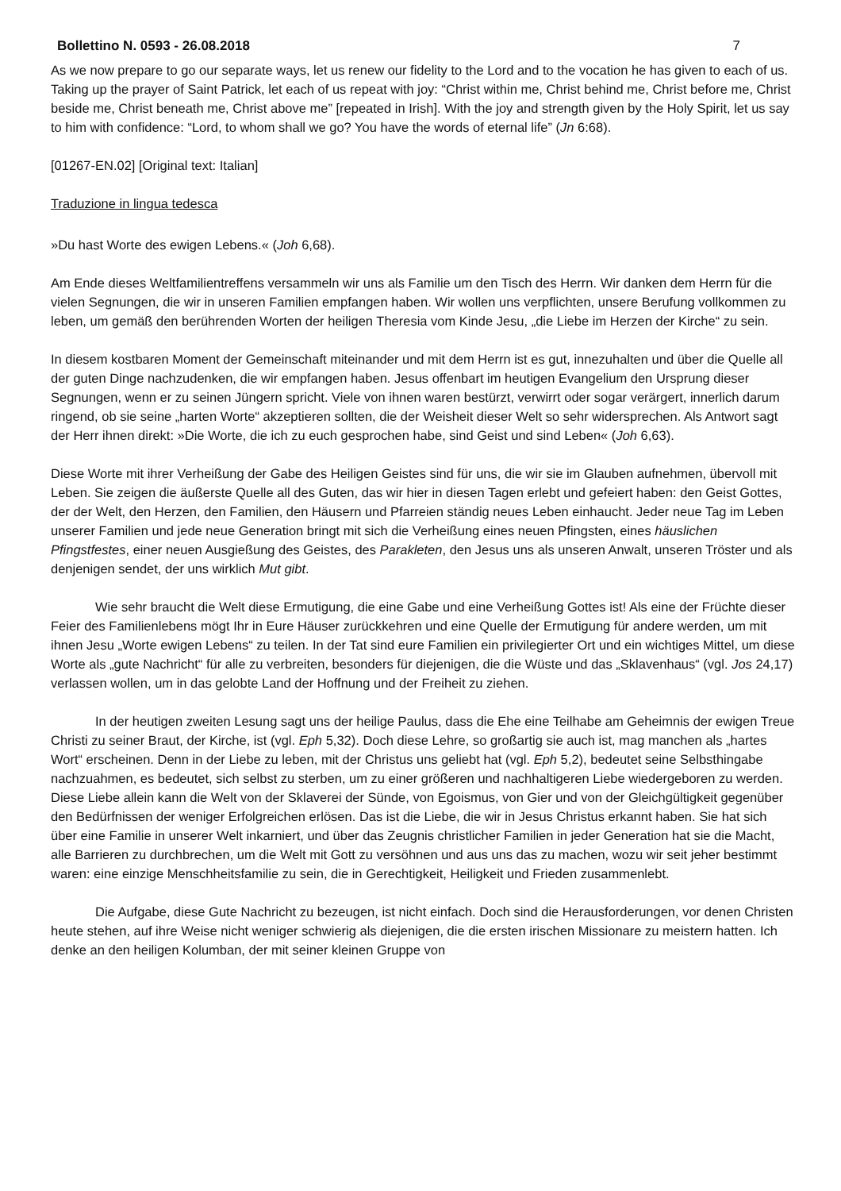Bollettino N. 0593 - 26.08.2018 7
As we now prepare to go our separate ways, let us renew our fidelity to the Lord and to the vocation he has given to each of us. Taking up the prayer of Saint Patrick, let each of us repeat with joy: “Christ within me, Christ behind me, Christ before me, Christ beside me, Christ beneath me, Christ above me” [repeated in Irish]. With the joy and strength given by the Holy Spirit, let us say to him with confidence: “Lord, to whom shall we go? You have the words of eternal life” (Jn 6:68).
[01267-EN.02] [Original text: Italian]
Traduzione in lingua tedesca
»Du hast Worte des ewigen Lebens.« (Joh 6,68).
Am Ende dieses Weltfamilientreffens versammeln wir uns als Familie um den Tisch des Herrn. Wir danken dem Herrn für die vielen Segnungen, die wir in unseren Familien empfangen haben. Wir wollen uns verpflichten, unsere Berufung vollkommen zu leben, um gemäß den berührenden Worten der heiligen Theresia vom Kinde Jesu, „die Liebe im Herzen der Kirche“ zu sein.
In diesem kostbaren Moment der Gemeinschaft miteinander und mit dem Herrn ist es gut, innezuhalten und über die Quelle all der guten Dinge nachzudenken, die wir empfangen haben. Jesus offenbart im heutigen Evangelium den Ursprung dieser Segnungen, wenn er zu seinen Jüngern spricht. Viele von ihnen waren bestürzt, verwirrt oder sogar verärgert, innerlich darum ringend, ob sie seine „harten Worte“ akzeptieren sollten, die der Weisheit dieser Welt so sehr widersprechen. Als Antwort sagt der Herr ihnen direkt: »Die Worte, die ich zu euch gesprochen habe, sind Geist und sind Leben« (Joh 6,63).
Diese Worte mit ihrer Verheißung der Gabe des Heiligen Geistes sind für uns, die wir sie im Glauben aufnehmen, übervoll mit Leben. Sie zeigen die äußerste Quelle all des Guten, das wir hier in diesen Tagen erlebt und gefeiert haben: den Geist Gottes, der der Welt, den Herzen, den Familien, den Häusern und Pfarreien ständig neues Leben einhaucht. Jeder neue Tag im Leben unserer Familien und jede neue Generation bringt mit sich die Verheißung eines neuen Pfingsten, eines häuslichen Pfingstfestes, einer neuen Ausgießung des Geistes, des Parakleten, den Jesus uns als unseren Anwalt, unseren Tröster und als denjenigen sendet, der uns wirklich Mut gibt.
Wie sehr braucht die Welt diese Ermutigung, die eine Gabe und eine Verheißung Gottes ist! Als eine der Früchte dieser Feier des Familienlebens mögt Ihr in Eure Häuser zurückkehren und eine Quelle der Ermutigung für andere werden, um mit ihnen Jesu „Worte ewigen Lebens“ zu teilen. In der Tat sind eure Familien ein privilegierter Ort und ein wichtiges Mittel, um diese Worte als „gute Nachricht“ für alle zu verbreiten, besonders für diejenigen, die die Wüste und das „Sklavenhaus“ (vgl. Jos 24,17) verlassen wollen, um in das gelobte Land der Hoffnung und der Freiheit zu ziehen.
In der heutigen zweiten Lesung sagt uns der heilige Paulus, dass die Ehe eine Teilhabe am Geheimnis der ewigen Treue Christi zu seiner Braut, der Kirche, ist (vgl. Eph 5,32). Doch diese Lehre, so großartig sie auch ist, mag manchen als „hartes Wort“ erscheinen. Denn in der Liebe zu leben, mit der Christus uns geliebt hat (vgl. Eph 5,2), bedeutet seine Selbsthingabe nachzuahmen, es bedeutet, sich selbst zu sterben, um zu einer größeren und nachhaltigeren Liebe wiedergeboren zu werden. Diese Liebe allein kann die Welt von der Sklaverei der Sünde, von Egoismus, von Gier und von der Gleichgültigkeit gegenüber den Bedürfnissen der weniger Erfolgreichen erlösen. Das ist die Liebe, die wir in Jesus Christus erkannt haben. Sie hat sich über eine Familie in unserer Welt inkarniert, und über das Zeugnis christlicher Familien in jeder Generation hat sie die Macht, alle Barrieren zu durchbrechen, um die Welt mit Gott zu versöhnen und aus uns das zu machen, wozu wir seit jeher bestimmt waren: eine einzige Menschheitsfamilie zu sein, die in Gerechtigkeit, Heiligkeit und Frieden zusammenlebt.
Die Aufgabe, diese Gute Nachricht zu bezeugen, ist nicht einfach. Doch sind die Herausforderungen, vor denen Christen heute stehen, auf ihre Weise nicht weniger schwierig als diejenigen, die die ersten irischen Missionare zu meistern hatten. Ich denke an den heiligen Kolumban, der mit seiner kleinen Gruppe von